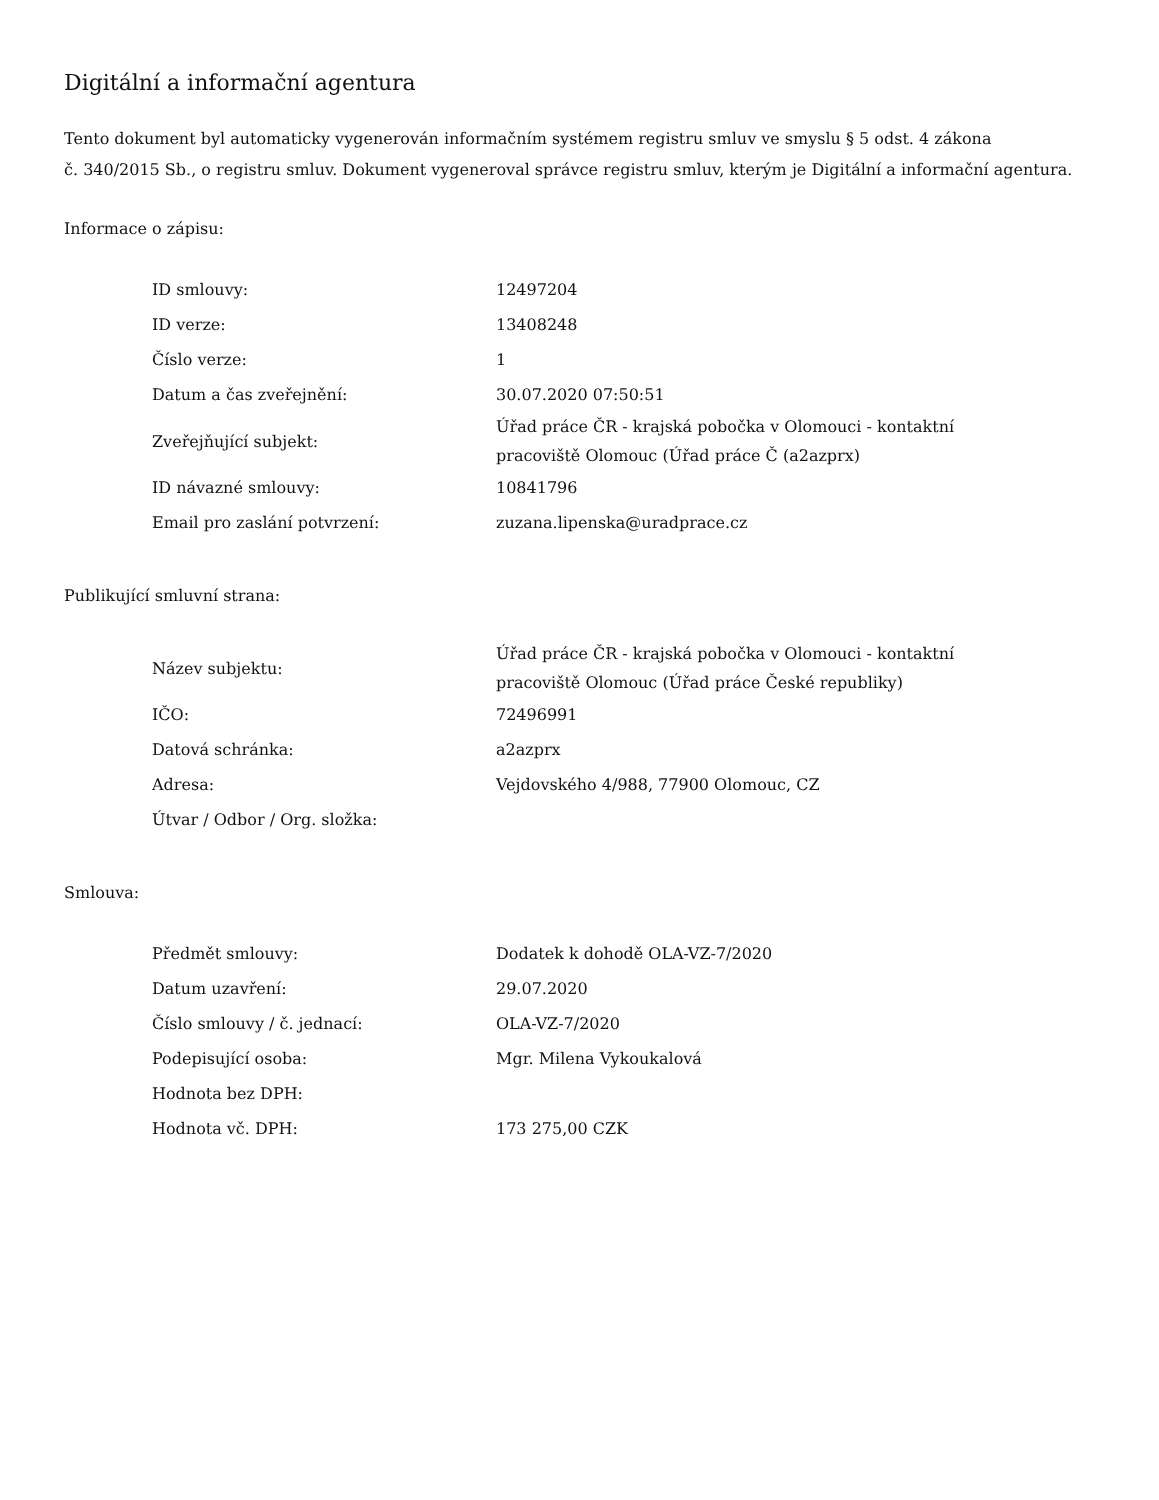Digitální a informační agentura
Tento dokument byl automaticky vygenerován informačním systémem registru smluv ve smyslu § 5 odst. 4 zákona
č. 340/2015 Sb., o registru smluv. Dokument vygeneroval správce registru smluv, kterým je Digitální a informační agentura.
Informace o zápisu:
| ID smlouvy: | 12497204 |
| ID verze: | 13408248 |
| Číslo verze: | 1 |
| Datum a čas zveřejnění: | 30.07.2020 07:50:51 |
| Zveřejňující subjekt: | Úřad práce ČR - krajská pobočka v Olomouci - kontaktní pracoviště Olomouc (Úřad práce Č (a2azprx) |
| ID návazné smlouvy: | 10841796 |
| Email pro zaslání potvrzení: | zuzana.lipenska@uradprace.cz |
Publikující smluvní strana:
| Název subjektu: | Úřad práce ČR - krajská pobočka v Olomouci - kontaktní pracoviště Olomouc (Úřad práce České republiky) |
| IČO: | 72496991 |
| Datová schránka: | a2azprx |
| Adresa: | Vejdovského 4/988, 77900 Olomouc, CZ |
| Útvar / Odbor / Org. složka: | |
Smlouva:
| Předmět smlouvy: | Dodatek k dohodě OLA-VZ-7/2020 |
| Datum uzavření: | 29.07.2020 |
| Číslo smlouvy / č. jednací: | OLA-VZ-7/2020 |
| Podepisující osoba: | Mgr. Milena Vykoukalová |
| Hodnota bez DPH: | |
| Hodnota vč. DPH: | 173 275,00 CZK |